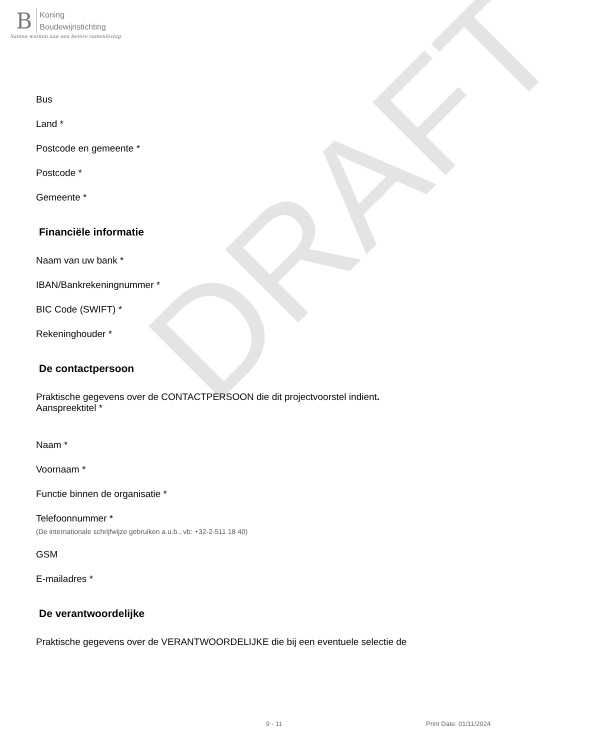B Koning
Boudewijnstichting
Samen werken aan een betere samenleving
DRAFT
Bus
Land *
Postcode en gemeente *
Postcode *
Gemeente *
Financiële informatie
Naam van uw bank *
IBAN/Bankrekeningnummer *
BIC Code (SWIFT) *
Rekeninghouder *
De contactpersoon
Praktische gegevens over de CONTACTPERSOON die dit projectvoorstel indient.
Aanspreektitel *
Naam *
Voornaam *
Functie binnen de organisatie *
Telefoonnummer *
(De internationale schrijfwijze gebruiken a.u.b., vb: +32-2-511 18 40)
GSM
E-mailadres *
De verantwoordelijke
Praktische gegevens over de VERANTWOORDELIJKE die bij een eventuele selectie de
9 - 11 Print Date: 01/11/2024